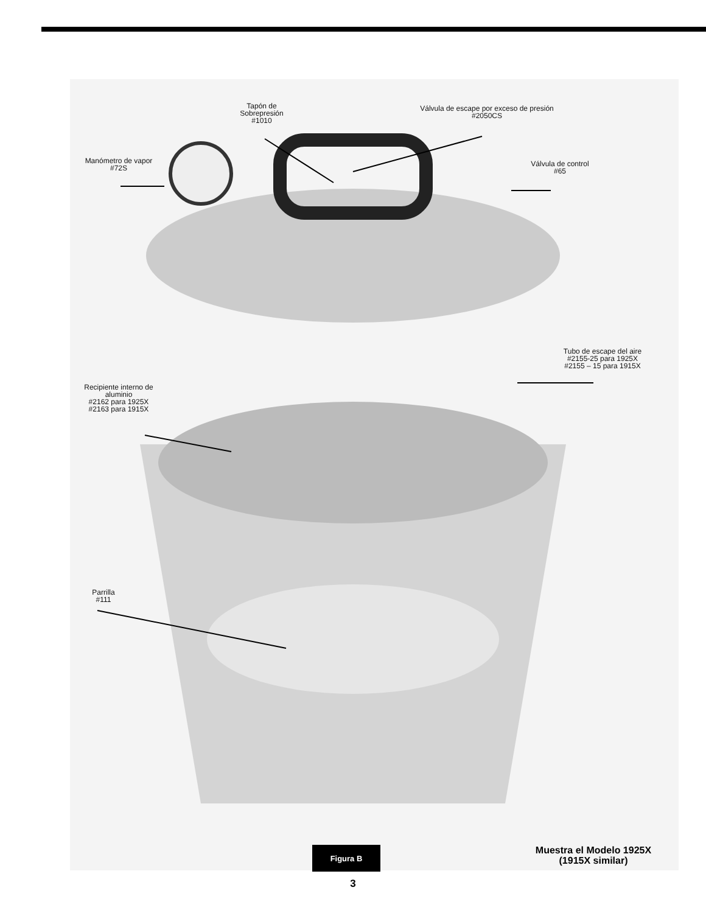Tapón de
Sobrepresión
#1010
Válvula de escape por exceso de presión
#2050CS
Manómetro de vapor
#72S
Válvula de control
#65
Tubo de escape del aire
#2155-25 para 1925X
#2155 – 15 para 1915X
Recipiente interno de
aluminio
#2162 para 1925X
#2163 para 1915X
Parrilla
#111
Figura B
Muestra el Modelo 1925X
(1915X similar)
3